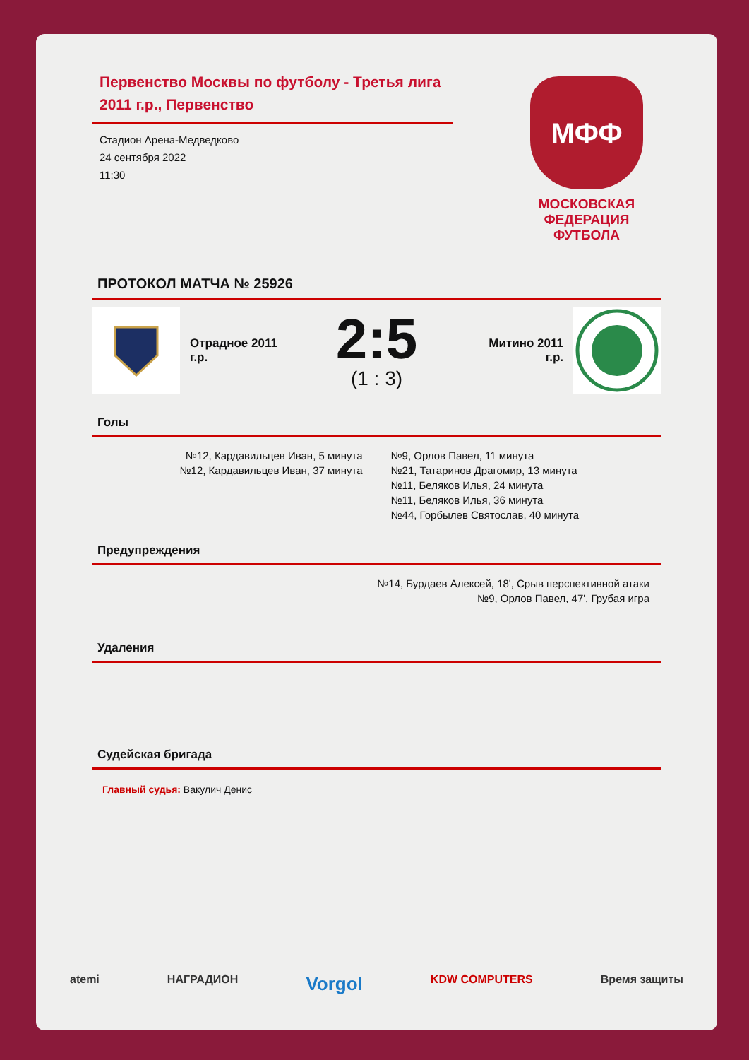Первенство Москвы по футболу - Третья лига 2011 г.р., Первенство
Стадион Арена-Медведково
24 сентября 2022
11:30
МФФ
МОСКОВСКАЯ
ФЕДЕРАЦИЯ
ФУТБОЛА
ПРОТОКОЛ МАТЧА № 25926
Отрадное 2011 г.р.
2:5
(1 : 3)
Митино 2011 г.р.
Голы
№12, Кардавильцев Иван, 5 минута
№12, Кардавильцев Иван, 37 минута
№9, Орлов Павел, 11 минута
№21, Татаринов Драгомир, 13 минута
№11, Беляков Илья, 24 минута
№11, Беляков Илья, 36 минута
№44, Горбылев Святослав, 40 минута
Предупреждения
№14, Бурдаев Алексей, 18', Срыв перспективной атаки
№9, Орлов Павел, 47', Грубая игра
Удаления
Судейская бригада
Главный судья: Вакулич Денис
atemi НАГРАДИОН Vorgol KDW COMPUTERS Время защиты